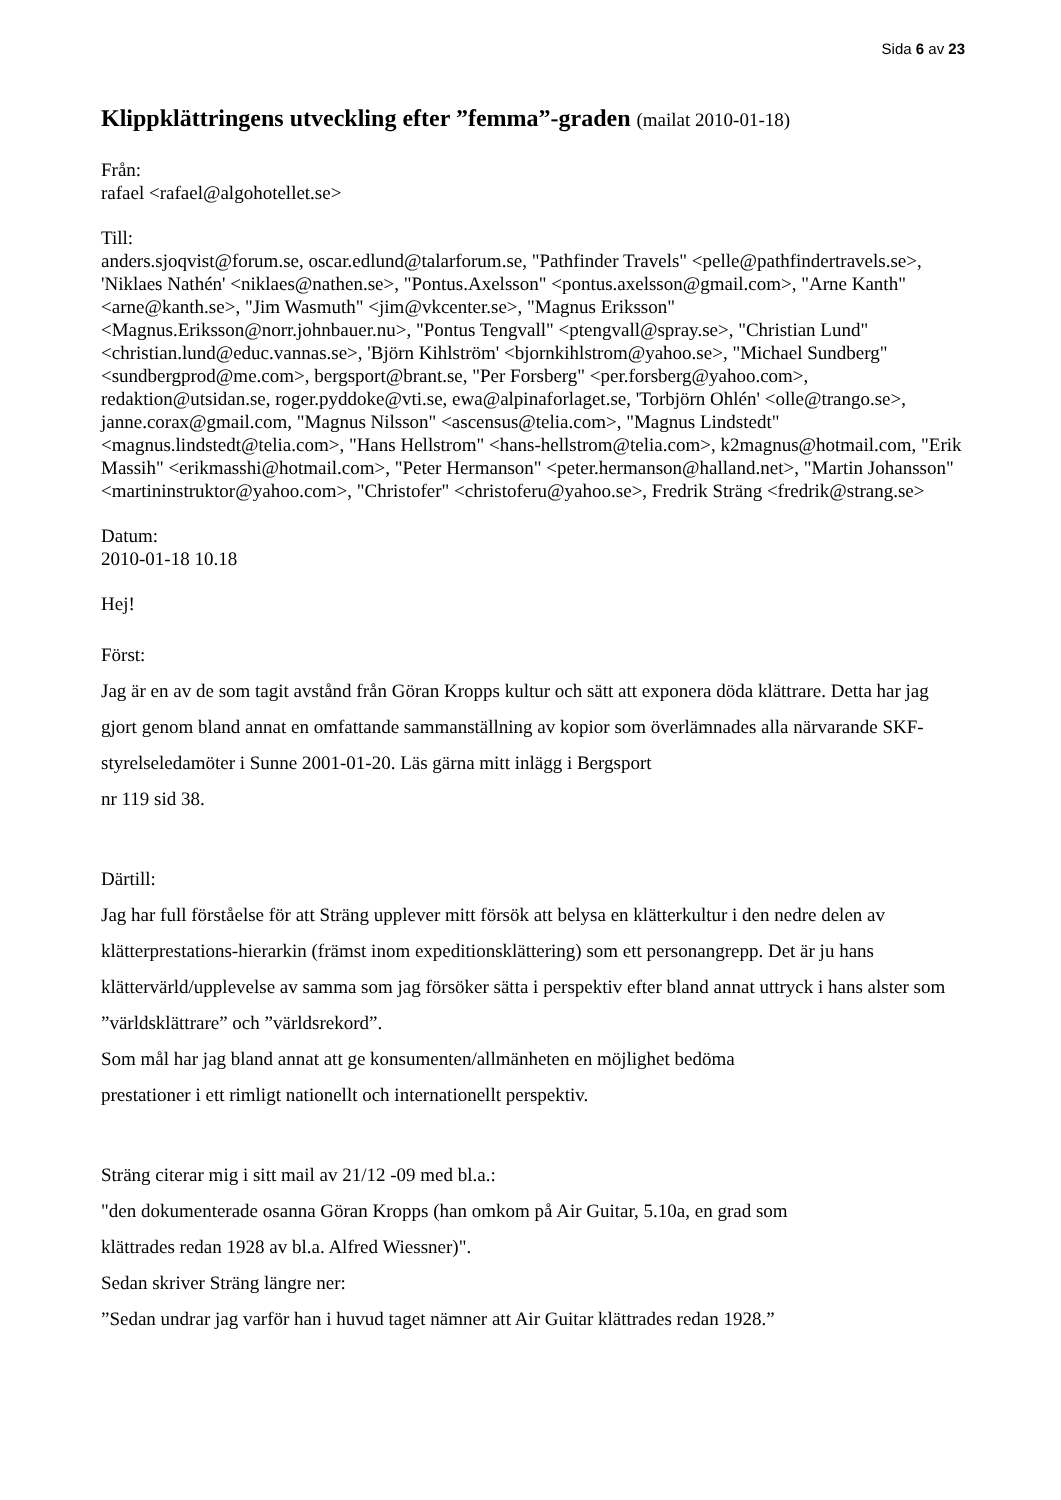Sida 6 av 23
Klippklättringens utveckling efter ”femma”-graden (mailat 2010-01-18)
Från:
rafael <rafael@algohotellet.se>
Till:
anders.sjoqvist@forum.se, oscar.edlund@talarforum.se, "Pathfinder Travels" <pelle@pathfindertravels.se>, 'Niklaes Nathén' <niklaes@nathen.se>, "Pontus.Axelsson" <pontus.axelsson@gmail.com>, "Arne Kanth" <arne@kanth.se>, "Jim Wasmuth" <jim@vkcenter.se>, "Magnus Eriksson" <Magnus.Eriksson@norr.johnbauer.nu>, "Pontus Tengvall" <ptengvall@spray.se>, "Christian Lund" <christian.lund@educ.vannas.se>, 'Björn Kihlström' <bjornkihlstrom@yahoo.se>, "Michael Sundberg" <sundbergprod@me.com>, bergsport@brant.se, "Per Forsberg" <per.forsberg@yahoo.com>, redaktion@utsidan.se, roger.pyddoke@vti.se, ewa@alpinaforlaget.se, 'Torbjörn Ohlén' <olle@trango.se>, janne.corax@gmail.com, "Magnus Nilsson" <ascensus@telia.com>, "Magnus Lindstedt" <magnus.lindstedt@telia.com>, "Hans Hellstrom" <hans-hellstrom@telia.com>, k2magnus@hotmail.com, "Erik Massih" <erikmasshi@hotmail.com>, "Peter Hermanson" <peter.hermanson@halland.net>, "Martin Johansson" <martininstruktor@yahoo.com>, "Christofer" <christoferu@yahoo.se>, Fredrik Sträng <fredrik@strang.se>
Datum:
2010-01-18 10.18
Hej!
Först:
Jag är en av de som tagit avstånd från Göran Kropps kultur och sätt att exponera döda klättrare. Detta har jag gjort genom bland annat en omfattande sammanställning av kopior som överlämnades alla närvarande SKF-styrelseledamöter i Sunne 2001-01-20. Läs gärna mitt inlägg i Bergsport
nr 119 sid 38.
Därtill:
Jag har full förståelse för att Sträng upplever mitt försök att belysa en klätterkultur i den nedre delen av klätterprestations-hierarkin (främst inom expeditionsklättering) som ett personangrepp. Det är ju hans klättervärld/upplevelse av samma som jag försöker sätta i perspektiv efter bland annat uttryck i hans alster som ”världsklättrare” och ”världsrekord”.
Som mål har jag bland annat att ge konsumenten/allmänheten en möjlighet bedöma
prestationer i ett rimligt nationellt och internationellt perspektiv.
Sträng citerar mig i sitt mail av 21/12 -09 med bl.a.:
"den dokumenterade osanna Göran Kropps (han omkom på Air Guitar, 5.10a, en grad som
klättrades redan 1928 av bl.a. Alfred Wiessner)".
Sedan skriver Sträng längre ner:
”Sedan undrar jag varför han i huvud taget nämner att Air Guitar klättrades redan 1928.”